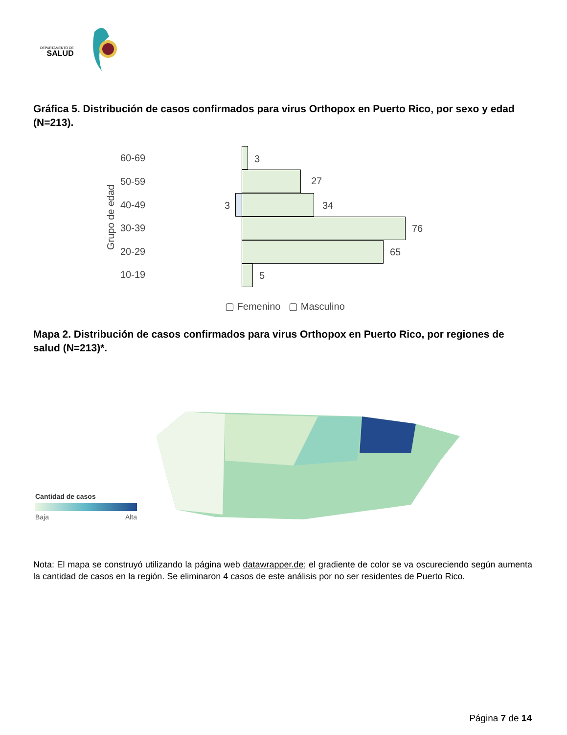DEPARTAMENTO DE
SALUD
Gráfica 5. Distribución de casos confirmados para virus Orthopox en Puerto Rico, por sexo y edad (N=213).
Grupo de edad
60-69
50-59
40-49
30-39
20-29
10-19
3
27
3 34
76
65
5
▢ Femenino ▢ Masculino
Mapa 2. Distribución de casos confirmados para virus Orthopox en Puerto Rico, por regiones de salud (N=213)*.
Cantidad de casos
Baja Alta
Nota: El mapa se construyó utilizando la página web datawrapper.de; el gradiente de color se va oscureciendo según aumenta la cantidad de casos en la región. Se eliminaron 4 casos de este análisis por no ser residentes de Puerto Rico.
Página 7 de 14